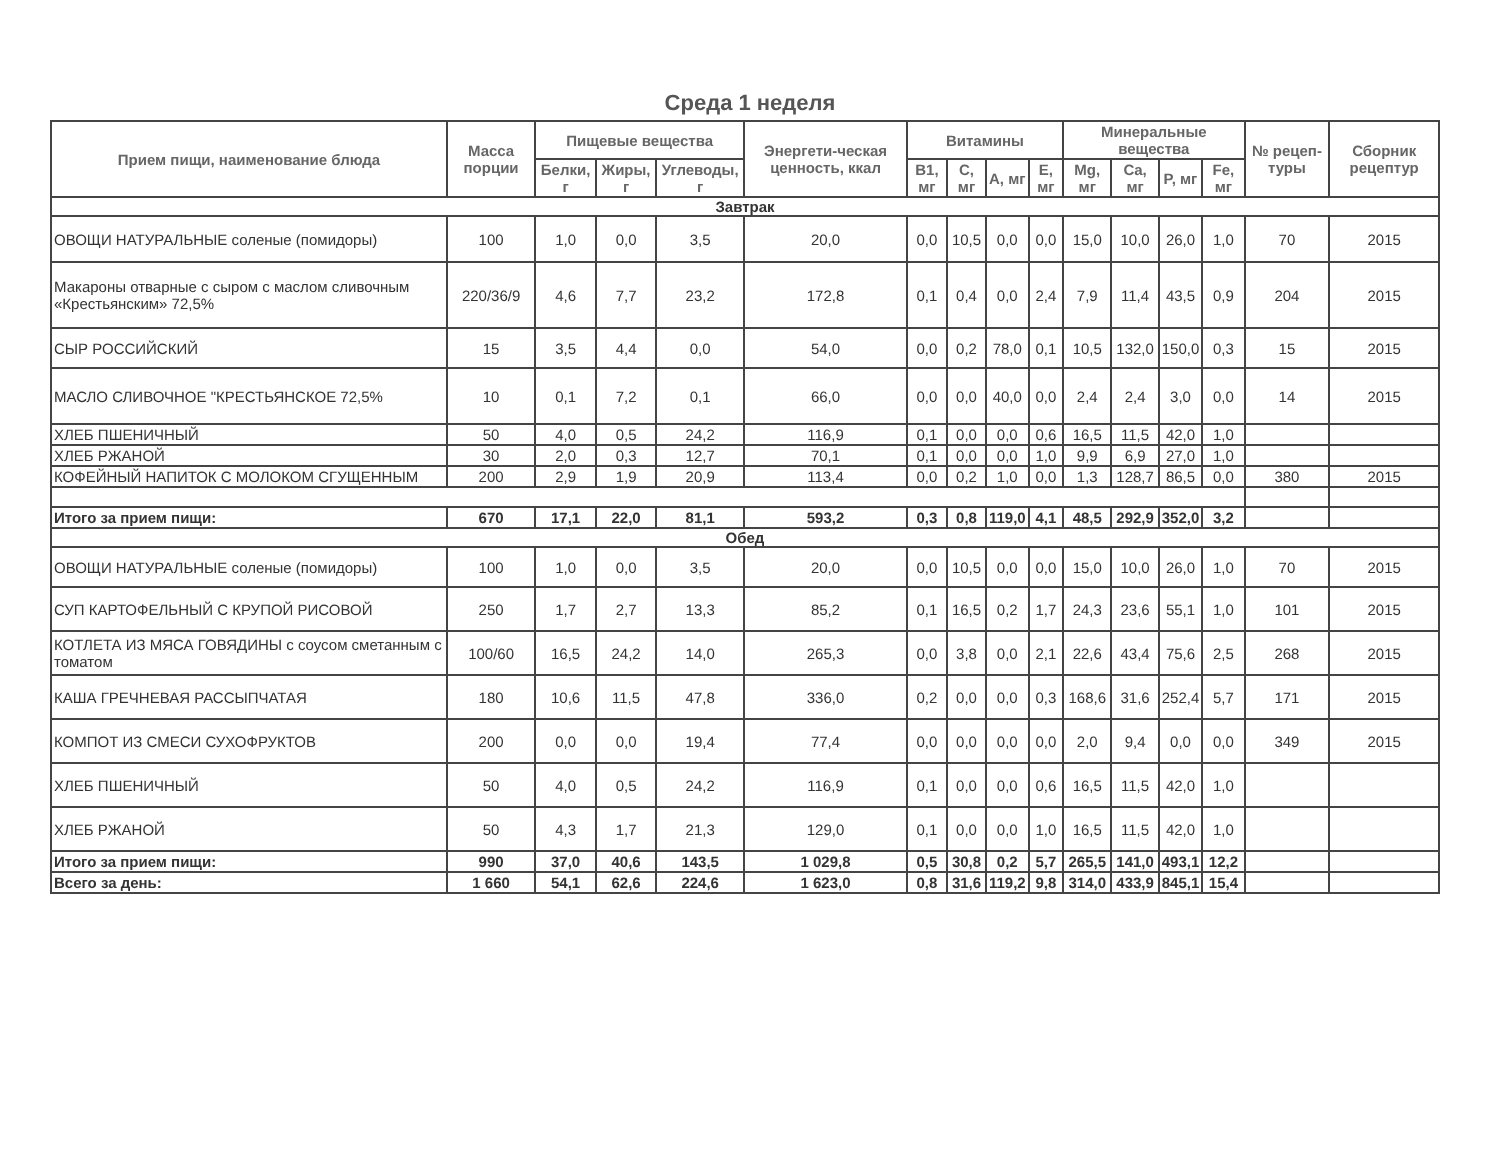Среда 1 неделя
| Прием пищи, наименование блюда | Масса порции | Пищевые вещества | | | Энергети-ческая ценность, ккал | Витамины | | | | Минеральные вещества | | | | № рецеп-туры | Сборник рецептур |
| --- | --- | --- | --- | --- | --- | --- | --- | --- | --- | --- | --- | --- | --- | --- | --- |
| | | Белки, г | Жиры, г | Углеводы, г | | B1, мг | C, мг | A, мг | E, мг | Mg, мг | Ca, мг | P, мг | Fe, мг | | |
| Завтрак | | | | | | | | | | | | | | | |
| ОВОЩИ НАТУРАЛЬНЫЕ соленые (помидоры) | 100 | 1,0 | 0,0 | 3,5 | 20,0 | 0,0 | 10,5 | 0,0 | 0,0 | 15,0 | 10,0 | 26,0 | 1,0 | 70 | 2015 |
| Макароны отварные с сыром с маслом сливочным «Крестьянским» 72,5% | 220/36/9 | 4,6 | 7,7 | 23,2 | 172,8 | 0,1 | 0,4 | 0,0 | 2,4 | 7,9 | 11,4 | 43,5 | 0,9 | 204 | 2015 |
| СЫР РОССИЙСКИЙ | 15 | 3,5 | 4,4 | 0,0 | 54,0 | 0,0 | 0,2 | 78,0 | 0,1 | 10,5 | 132,0 | 150,0 | 0,3 | 15 | 2015 |
| МАСЛО СЛИВОЧНОЕ "КРЕСТЬЯНСКОЕ 72,5% | 10 | 0,1 | 7,2 | 0,1 | 66,0 | 0,0 | 0,0 | 40,0 | 0,0 | 2,4 | 2,4 | 3,0 | 0,0 | 14 | 2015 |
| ХЛЕБ ПШЕНИЧНЫЙ | 50 | 4,0 | 0,5 | 24,2 | 116,9 | 0,1 | 0,0 | 0,0 | 0,6 | 16,5 | 11,5 | 42,0 | 1,0 | | |
| ХЛЕБ РЖАНОЙ | 30 | 2,0 | 0,3 | 12,7 | 70,1 | 0,1 | 0,0 | 0,0 | 1,0 | 9,9 | 6,9 | 27,0 | 1,0 | | |
| КОФЕЙНЫЙ НАПИТОК С МОЛОКОМ СГУЩЕННЫМ | 200 | 2,9 | 1,9 | 20,9 | 113,4 | 0,0 | 0,2 | 1,0 | 0,0 | 1,3 | 128,7 | 86,5 | 0,0 | 380 | 2015 |
| Итого за прием пищи: | 670 | 17,1 | 22,0 | 81,1 | 593,2 | 0,3 | 0,8 | 119,0 | 4,1 | 48,5 | 292,9 | 352,0 | 3,2 | | |
| Обед | | | | | | | | | | | | | | | |
| ОВОЩИ НАТУРАЛЬНЫЕ соленые (помидоры) | 100 | 1,0 | 0,0 | 3,5 | 20,0 | 0,0 | 10,5 | 0,0 | 0,0 | 15,0 | 10,0 | 26,0 | 1,0 | 70 | 2015 |
| СУП КАРТОФЕЛЬНЫЙ С КРУПОЙ РИСОВОЙ | 250 | 1,7 | 2,7 | 13,3 | 85,2 | 0,1 | 16,5 | 0,2 | 1,7 | 24,3 | 23,6 | 55,1 | 1,0 | 101 | 2015 |
| КОТЛЕТА ИЗ МЯСА ГОВЯДИНЫ с соусом сметанным с томатом | 100/60 | 16,5 | 24,2 | 14,0 | 265,3 | 0,0 | 3,8 | 0,0 | 2,1 | 22,6 | 43,4 | 75,6 | 2,5 | 268 | 2015 |
| КАША ГРЕЧНЕВАЯ РАССЫПЧАТАЯ | 180 | 10,6 | 11,5 | 47,8 | 336,0 | 0,2 | 0,0 | 0,0 | 0,3 | 168,6 | 31,6 | 252,4 | 5,7 | 171 | 2015 |
| КОМПОТ ИЗ СМЕСИ СУХОФРУКТОВ | 200 | 0,0 | 0,0 | 19,4 | 77,4 | 0,0 | 0,0 | 0,0 | 0,0 | 2,0 | 9,4 | 0,0 | 0,0 | 349 | 2015 |
| ХЛЕБ ПШЕНИЧНЫЙ | 50 | 4,0 | 0,5 | 24,2 | 116,9 | 0,1 | 0,0 | 0,0 | 0,6 | 16,5 | 11,5 | 42,0 | 1,0 | | |
| ХЛЕБ РЖАНОЙ | 50 | 4,3 | 1,7 | 21,3 | 129,0 | 0,1 | 0,0 | 0,0 | 1,0 | 16,5 | 11,5 | 42,0 | 1,0 | | |
| Итого за прием пищи: | 990 | 37,0 | 40,6 | 143,5 | 1 029,8 | 0,5 | 30,8 | 0,2 | 5,7 | 265,5 | 141,0 | 493,1 | 12,2 | | |
| Всего за день: | 1 660 | 54,1 | 62,6 | 224,6 | 1 623,0 | 0,8 | 31,6 | 119,2 | 9,8 | 314,0 | 433,9 | 845,1 | 15,4 | | |